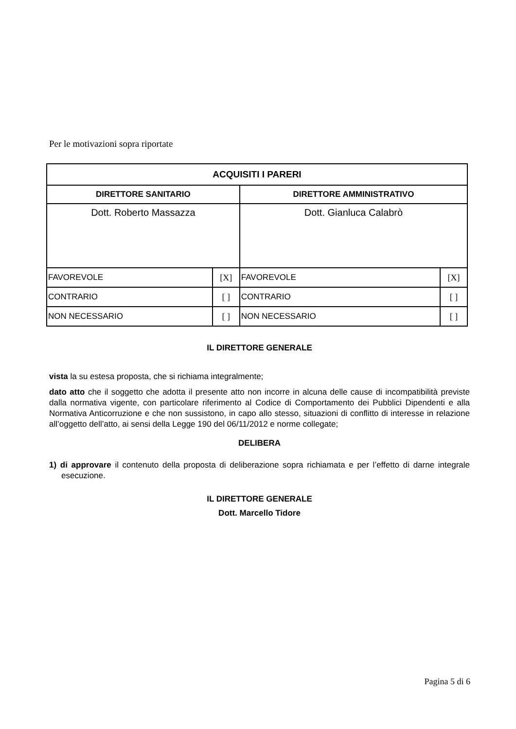Per le motivazioni sopra riportate
| ACQUISITI I PARERI | | | |
| --- | --- | --- | --- |
| DIRETTORE SANITARIO | | DIRETTORE AMMINISTRATIVO | |
| Dott. Roberto Massazza | | Dott. Gianluca Calabrò | |
| FAVOREVOLE | [X] | FAVOREVOLE | [X] |
| CONTRARIO | [ ] | CONTRARIO | [ ] |
| NON NECESSARIO | [ ] | NON NECESSARIO | [ ] |
IL DIRETTORE GENERALE
vista la su estesa proposta, che si richiama integralmente;
dato atto che il soggetto che adotta il presente atto non incorre in alcuna delle cause di incompatibilità previste dalla normativa vigente, con particolare riferimento al Codice di Comportamento dei Pubblici Dipendenti e alla Normativa Anticorruzione e che non sussistono, in capo allo stesso, situazioni di conflitto di interesse in relazione all’oggetto dell’atto, ai sensi della Legge 190 del 06/11/2012 e norme collegate;
DELIBERA
1) di approvare il contenuto della proposta di deliberazione sopra richiamata e per l’effetto di darne integrale esecuzione.
IL DIRETTORE GENERALE
Dott. Marcello Tidore
Pagina 5 di 6